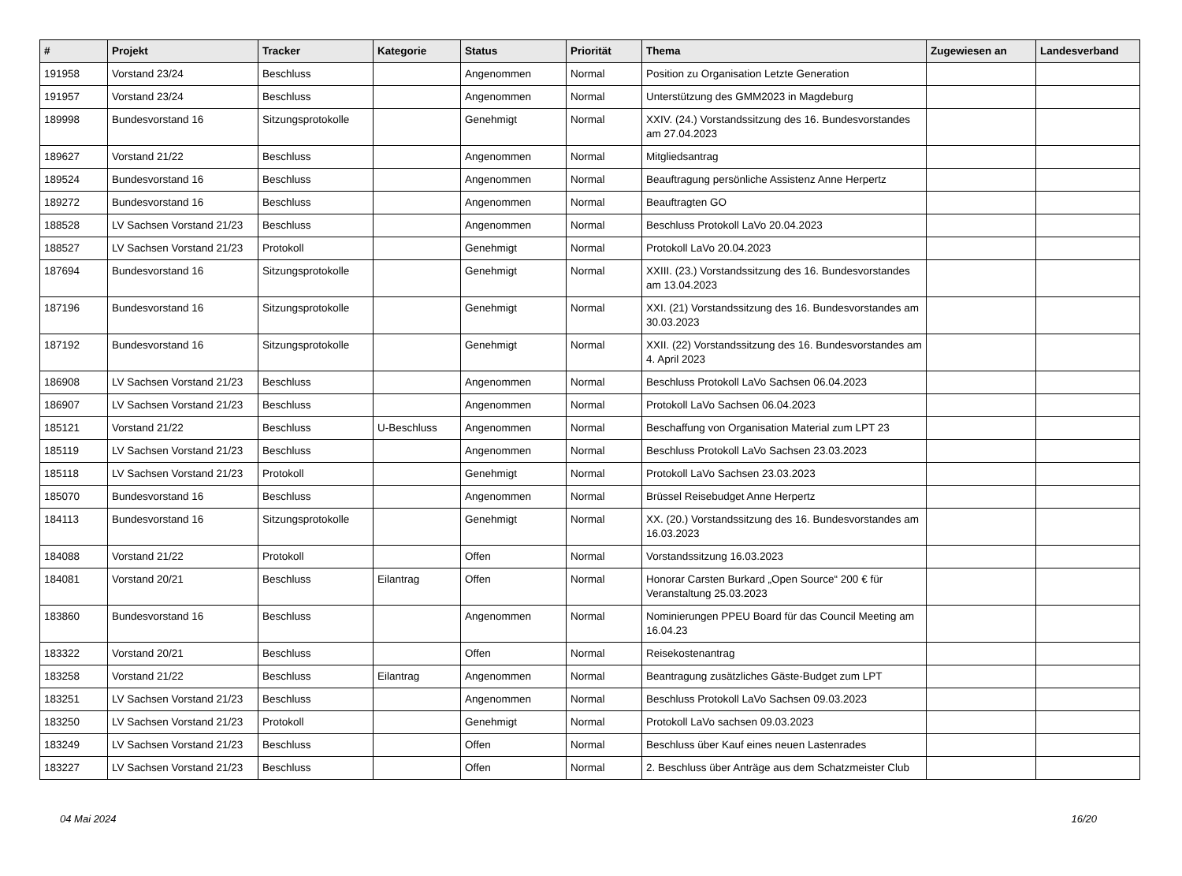| # | Projekt | Tracker | Kategorie | Status | Priorität | Thema | Zugewiesen an | Landesverband |
| --- | --- | --- | --- | --- | --- | --- | --- | --- |
| 191958 | Vorstand 23/24 | Beschluss | | Angenommen | Normal | Position zu Organisation Letzte Generation | | |
| 191957 | Vorstand 23/24 | Beschluss | | Angenommen | Normal | Unterstützung des GMM2023 in Magdeburg | | |
| 189998 | Bundesvorstand 16 | Sitzungsprotokolle | | Genehmigt | Normal | XXIV. (24.) Vorstandssitzung des 16. Bundesvorstandes am 27.04.2023 | | |
| 189627 | Vorstand 21/22 | Beschluss | | Angenommen | Normal | Mitgliedsantrag | | |
| 189524 | Bundesvorstand 16 | Beschluss | | Angenommen | Normal | Beauftragung persönliche Assistenz Anne Herpertz | | |
| 189272 | Bundesvorstand 16 | Beschluss | | Angenommen | Normal | Beauftragten GO | | |
| 188528 | LV Sachsen Vorstand 21/23 | Beschluss | | Angenommen | Normal | Beschluss Protokoll LaVo 20.04.2023 | | |
| 188527 | LV Sachsen Vorstand 21/23 | Protokoll | | Genehmigt | Normal | Protokoll LaVo 20.04.2023 | | |
| 187694 | Bundesvorstand 16 | Sitzungsprotokolle | | Genehmigt | Normal | XXIII. (23.) Vorstandssitzung des 16. Bundesvorstandes am 13.04.2023 | | |
| 187196 | Bundesvorstand 16 | Sitzungsprotokolle | | Genehmigt | Normal | XXI. (21) Vorstandssitzung des 16. Bundesvorstandes am 30.03.2023 | | |
| 187192 | Bundesvorstand 16 | Sitzungsprotokolle | | Genehmigt | Normal | XXII. (22) Vorstandssitzung des 16. Bundesvorstandes am 4. April 2023 | | |
| 186908 | LV Sachsen Vorstand 21/23 | Beschluss | | Angenommen | Normal | Beschluss Protokoll LaVo Sachsen 06.04.2023 | | |
| 186907 | LV Sachsen Vorstand 21/23 | Beschluss | | Angenommen | Normal | Protokoll LaVo Sachsen 06.04.2023 | | |
| 185121 | Vorstand 21/22 | Beschluss | U-Beschluss | Angenommen | Normal | Beschaffung von Organisation Material zum LPT 23 | | |
| 185119 | LV Sachsen Vorstand 21/23 | Beschluss | | Angenommen | Normal | Beschluss Protokoll LaVo Sachsen 23.03.2023 | | |
| 185118 | LV Sachsen Vorstand 21/23 | Protokoll | | Genehmigt | Normal | Protokoll LaVo Sachsen 23.03.2023 | | |
| 185070 | Bundesvorstand 16 | Beschluss | | Angenommen | Normal | Brüssel Reisebudget Anne Herpertz | | |
| 184113 | Bundesvorstand 16 | Sitzungsprotokolle | | Genehmigt | Normal | XX. (20.) Vorstandssitzung des 16. Bundesvorstandes am 16.03.2023 | | |
| 184088 | Vorstand 21/22 | Protokoll | | Offen | Normal | Vorstandssitzung 16.03.2023 | | |
| 184081 | Vorstand 20/21 | Beschluss | Eilantrag | Offen | Normal | Honorar Carsten Burkard „Open Source“ 200 € für Veranstaltung 25.03.2023 | | |
| 183860 | Bundesvorstand 16 | Beschluss | | Angenommen | Normal | Nominierungen PPEU Board für das Council Meeting am 16.04.23 | | |
| 183322 | Vorstand 20/21 | Beschluss | | Offen | Normal | Reisekostenantrag | | |
| 183258 | Vorstand 21/22 | Beschluss | Eilantrag | Angenommen | Normal | Beantragung zusätzliches Gäste-Budget zum LPT | | |
| 183251 | LV Sachsen Vorstand 21/23 | Beschluss | | Angenommen | Normal | Beschluss Protokoll LaVo Sachsen 09.03.2023 | | |
| 183250 | LV Sachsen Vorstand 21/23 | Protokoll | | Genehmigt | Normal | Protokoll LaVo sachsen 09.03.2023 | | |
| 183249 | LV Sachsen Vorstand 21/23 | Beschluss | | Offen | Normal | Beschluss über Kauf eines neuen Lastenrades | | |
| 183227 | LV Sachsen Vorstand 21/23 | Beschluss | | Offen | Normal | 2. Beschluss über Anträge aus dem Schatzmeister Club | | |
04 Mai 2024 16/20